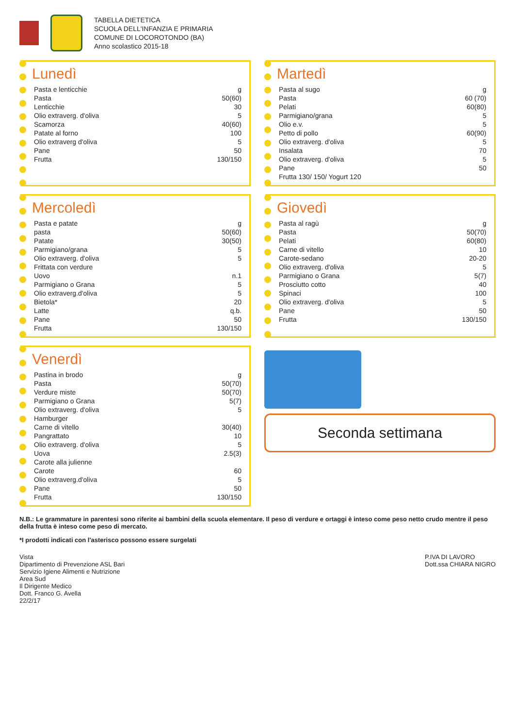TABELLA DIETETICA
SCUOLA DELL'INFANZIA E PRIMARIA
COMUNE DI LOCOROTONDO (BA)
Anno scolastico 2015-18
Lunedì
| Pasta e lenticchie | g |
| Pasta | 50(60) |
| Lenticchie | 30 |
| Olio extraverg. d'oliva | 5 |
| Scamorza | 40(60) |
| Patate al forno | 100 |
| Olio extraverg d'oliva | 5 |
| Pane | 50 |
| Frutta | 130/150 |
Martedì
| Pasta al sugo | g |
| Pasta | 60 (70) |
| Pelati | 60(80) |
| Parmigiano/grana | 5 |
| Olio e.v. | 5 |
| Petto di pollo | 60(90) |
| Olio extraverg. d'oliva | 5 |
| Insalata | 70 |
| Olio extraverg. d'oliva | 5 |
| Pane | 50 |
| Frutta 130/ 150/ Yogurt 120 | |
Mercoledì
| Pasta e patate | g |
| pasta | 50(60) |
| Patate | 30(50) |
| Parmigiano/grana | 5 |
| Olio extraverg. d'oliva | 5 |
| Frittata con verdure | |
| Uovo | n.1 |
| Parmigiano o Grana | 5 |
| Olio extraverg.d'oliva | 5 |
| Bietola* | 20 |
| Latte | q.b. |
| Pane | 50 |
| Frutta | 130/150 |
Giovedì
| Pasta al ragù | g |
| Pasta | 50(70) |
| Pelati | 60(80) |
| Carne di vitello | 10 |
| Carote-sedano | 20-20 |
| Olio extraverg. d'oliva | 5 |
| Parmigiano o Grana | 5(7) |
| Prosciutto cotto | 40 |
| Spinaci | 100 |
| Olio extraverg. d'oliva | 5 |
| Pane | 50 |
| Frutta | 130/150 |
Venerdì
| Pastina in brodo | g |
| Pasta | 50(70) |
| Verdure miste | 50(70) |
| Parmigiano o Grana | 5(7) |
| Olio extraverg. d'oliva | 5 |
| Hamburger | |
| Carne di vitello | 30(40) |
| Pangrattato | 10 |
| Olio extraverg. d'oliva | 5 |
| Uova | 2.5(3) |
| Carote alla julienne | |
| Carote | 60 |
| Olio extraverg.d'oliva | 5 |
| Pane | 50 |
| Frutta | 130/150 |
Seconda settimana
N.B.: Le grammature in parentesi sono riferite ai bambini della scuola elementare. Il peso di verdure e ortaggi è inteso come peso netto crudo mentre il peso della frutta è inteso come peso di mercato.
*I prodotti indicati con l'asterisco possono essere surgelati
Vista
Dipartimento di Prevenzione ASL Bari
Servizio Igiene Alimenti e Nutrizione
Area Sud
Il Dirigente Medico
Dott. Franco G. Avella
22/2/17
P.IVA DI LAVORO
Dott.ssa CHIARA NIGRO